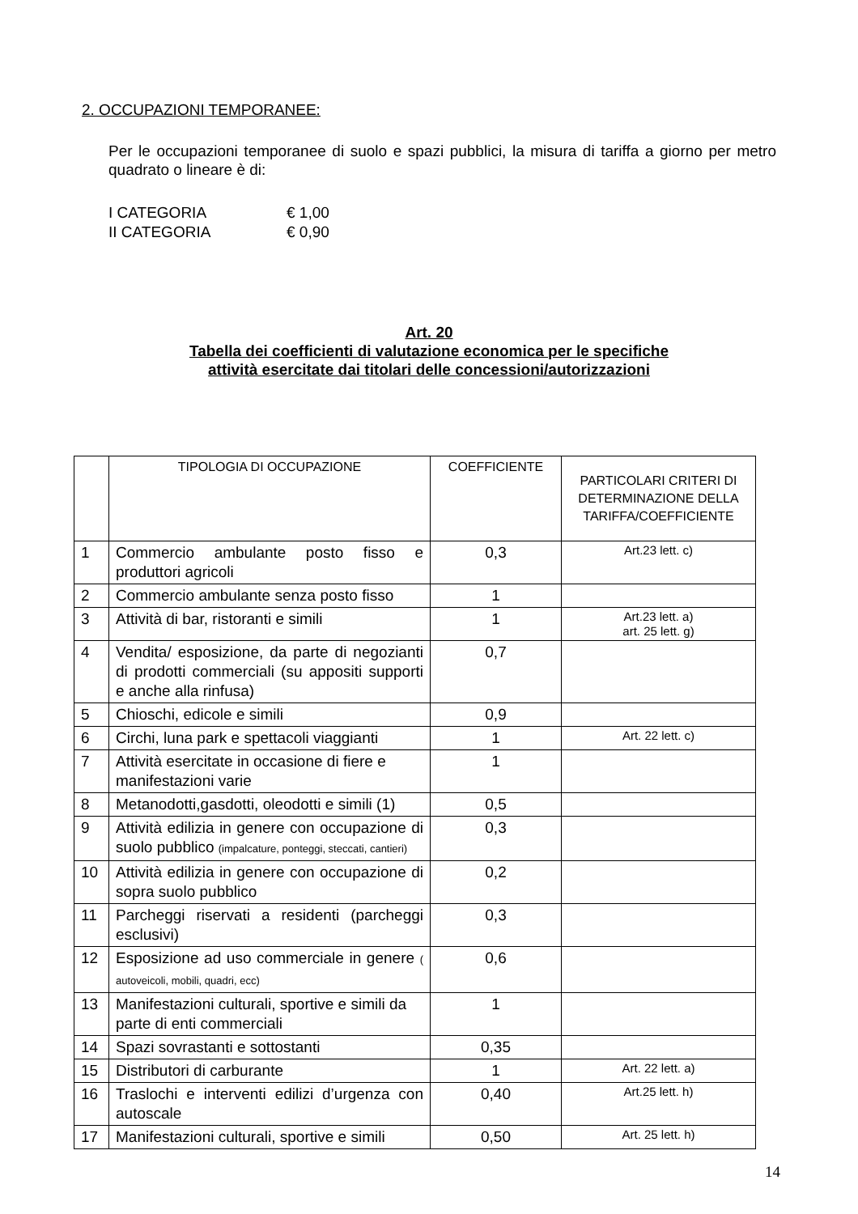2. OCCUPAZIONI TEMPORANEE:
Per le occupazioni temporanee di suolo e spazi pubblici, la misura di tariffa a giorno per metro quadrato o lineare è di:
I CATEGORIA € 1,00
II CATEGORIA € 0,90
Art. 20
Tabella dei coefficienti di valutazione economica per le specifiche
attività esercitate dai titolari delle concessioni/autorizzazioni
| | TIPOLOGIA DI OCCUPAZIONE | COEFFICIENTE | PARTICOLARI CRITERI DI DETERMINAZIONE DELLA TARIFFA/COEFFICIENTE |
| --- | --- | --- | --- |
| 1 | Commercio ambulante posto fisso e produttori agricoli | 0,3 | Art.23 lett. c) |
| 2 | Commercio ambulante senza posto fisso | 1 | |
| 3 | Attività di bar, ristoranti e simili | 1 | Art.23 lett. a) art. 25 lett. g) |
| 4 | Vendita/ esposizione, da parte di negozianti di prodotti commerciali (su appositi supporti e anche alla rinfusa) | 0,7 | |
| 5 | Chioschi, edicole e simili | 0,9 | |
| 6 | Circhi, luna park e spettacoli viaggianti | 1 | Art. 22 lett. c) |
| 7 | Attività esercitate in occasione di fiere e manifestazioni varie | 1 | |
| 8 | Metanodotti,gasdotti, oleodotti e simili (1) | 0,5 | |
| 9 | Attività edilizia in genere con occupazione di suolo pubblico (impalcature, ponteggi, steccati, cantieri) | 0,3 | |
| 10 | Attività edilizia in genere con occupazione di sopra suolo pubblico | 0,2 | |
| 11 | Parcheggi riservati a residenti (parcheggi esclusivi) | 0,3 | |
| 12 | Esposizione ad uso commerciale in genere ( autoveicoli, mobili, quadri, ecc) | 0,6 | |
| 13 | Manifestazioni culturali, sportive e simili da parte di enti commerciali | 1 | |
| 14 | Spazi sovrastanti e sottostanti | 0,35 | |
| 15 | Distributori di carburante | 1 | Art. 22 lett. a) |
| 16 | Traslochi e interventi edilizi d’urgenza con autoscale | 0,40 | Art.25 lett. h) |
| 17 | Manifestazioni culturali, sportive e simili | 0,50 | Art. 25 lett. h) |
14